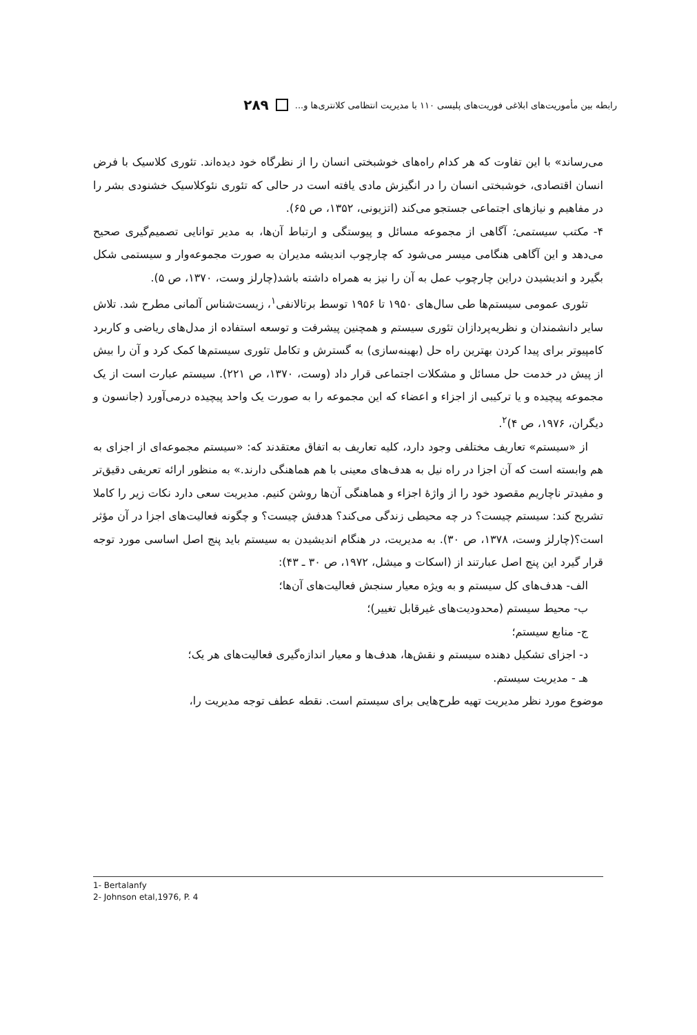رابطه بین مأموریت‌های ابلاغی فوریت‌های پلیسی ۱۱۰ با مدیریت انتظامی کلانتری‌ها و... ۲۸۹
می‌رساند» با این تفاوت که هر کدام راه‌های خوشبختی انسان را از نظرگاه خود دیده‌اند. تئوری کلاسیک با فرض انسان اقتصادی، خوشبختی انسان را در انگیزش مادی یافته است در حالی که تئوری نئوکلاسیک خشنودی بشر را در مفاهیم و نیازهای اجتماعی جستجو می‌کند (اتزیونی، ۱۳۵۲، ص ۶۵).
۴- مکتب سیستمی: آگاهی از مجموعه مسائل و پیوستگی و ارتباط آن‌ها، به مدیر توانایی تصمیم‌گیری صحیح می‌دهد و این آگاهی هنگامی میسر می‌شود که چارچوب اندیشه مدیران به صورت مجموعه‌وار و سیستمی شکل بگیرد و اندیشیدن دراین چارچوب عمل به آن را نیز به همراه داشته باشد(چارلز وست، ۱۳۷۰، ص ۵).
تئوری عمومی سیستم‌ها طی سال‌های ۱۹۵۰ تا ۱۹۵۶ توسط برتالانفی<sup>۱</sup>، زیست‌شناس آلمانی مطرح شد. تلاش سایر دانشمندان و نظریه‌پردازان تئوری سیستم و همچنین پیشرفت و توسعه استفاده از مدل‌های ریاضی و کاربرد کامپیوتر برای پیدا کردن بهترین راه حل (بهینه‌سازی) به گسترش و تکامل تئوری سیستم‌ها کمک کرد و آن را بیش از پیش در خدمت حل مسائل و مشکلات اجتماعی قرار داد (وست، ۱۳۷۰، ص ۲۲۱). سیستم عبارت است از یک مجموعه پیچیده و یا ترکیبی از اجزاء و اعضاء که این مجموعه را به صورت یک واحد پیچیده درمی‌آورد (جانسون و دیگران، ۱۹۷۶، ص ۴)<sup>۲</sup>.
از «سیستم» تعاریف مختلفی وجود دارد، کلیه تعاریف به اتفاق معتقدند که: «سیستم مجموعه‌ای از اجزای به هم وابسته است که آن اجزا در راه نیل به هدف‌های معینی با هم هماهنگی دارند.» به منظور ارائه تعریفی دقیق‌تر و مفیدتر ناچاریم مقصود خود را از واژهٔ اجزاء و هماهنگی آن‌ها روشن کنیم. مدیریت سعی دارد نکات زیر را کاملا تشریح کند: سیستم چیست؟ در چه محیطی زندگی می‌کند؟ هدفش چیست؟ و چگونه فعالیت‌های اجزا در آن مؤثر است؟(چارلز وست، ۱۳۷۸، ص ۳۰). به مدیریت، در هنگام اندیشیدن به سیستم باید پنج اصل اساسی مورد توجه قرار گیرد این پنج اصل عبارتند از (اسکات و میشل، ۱۹۷۲، ص ۳۰ ـ ۴۳):
الف- هدف‌های کل سیستم و به ویژه معیار سنجش فعالیت‌های آن‌ها؛
ب- محیط سیستم (محدودیت‌های غیرقابل تغییر)؛
ج- منابع سیستم؛
د- اجزای تشکیل دهنده سیستم و نقش‌ها، هدف‌ها و معیار اندازه‌گیری فعالیت‌های هر یک؛
هـ - مدیریت سیستم.
موضوع مورد نظر مدیریت تهیه طرح‌هایی برای سیستم است. نقطه عطف توجه مدیریت را،
1- Bertalanfy
2- Johnson etal,1976, P. 4